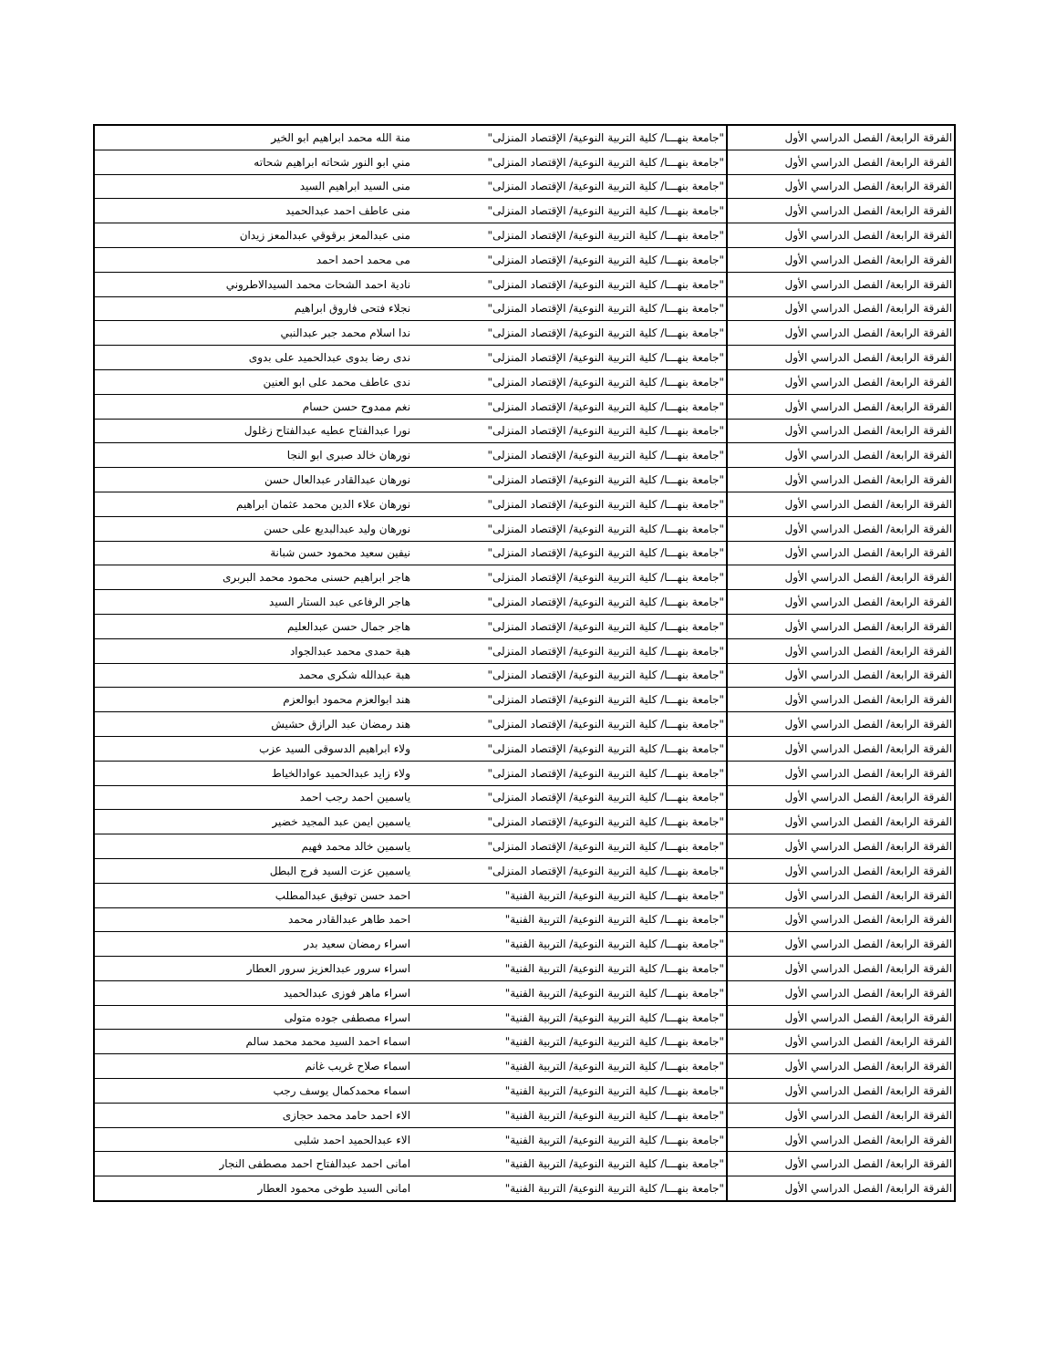| الفرقة الرابعة/ الفصل الدراسي الأول | "جامعة بنهـــا/ كلية التربية النوعية/ الإقتصاد المنزلى" | منة الله محمد ابراهيم ابو الخير |
| الفرقة الرابعة/ الفصل الدراسي الأول | "جامعة بنهـــا/ كلية التربية النوعية/ الإقتصاد المنزلى" | مني ابو النور شحاته ابراهيم شحاته |
| الفرقة الرابعة/ الفصل الدراسي الأول | "جامعة بنهـــا/ كلية التربية النوعية/ الإقتصاد المنزلى" | منى السيد ابراهيم السيد |
| الفرقة الرابعة/ الفصل الدراسي الأول | "جامعة بنهـــا/ كلية التربية النوعية/ الإقتصاد المنزلى" | منى عاطف احمد عبدالحميد |
| الفرقة الرابعة/ الفصل الدراسي الأول | "جامعة بنهـــا/ كلية التربية النوعية/ الإقتصاد المنزلى" | منى عبدالمعز برقوقي عبدالمعز زيدان |
| الفرقة الرابعة/ الفصل الدراسي الأول | "جامعة بنهـــا/ كلية التربية النوعية/ الإقتصاد المنزلى" | مى محمد احمد احمد |
| الفرقة الرابعة/ الفصل الدراسي الأول | "جامعة بنهـــا/ كلية التربية النوعية/ الإقتصاد المنزلى" | نادية احمد الشحات محمد السيدالاطروني |
| الفرقة الرابعة/ الفصل الدراسي الأول | "جامعة بنهـــا/ كلية التربية النوعية/ الإقتصاد المنزلى" | نجلاء فتحى فاروق ابراهيم |
| الفرقة الرابعة/ الفصل الدراسي الأول | "جامعة بنهـــا/ كلية التربية النوعية/ الإقتصاد المنزلى" | ندا اسلام محمد جبر عبدالنبي |
| الفرقة الرابعة/ الفصل الدراسي الأول | "جامعة بنهـــا/ كلية التربية النوعية/ الإقتصاد المنزلى" | ندى رضا بدوى عبدالحميد على بدوى |
| الفرقة الرابعة/ الفصل الدراسي الأول | "جامعة بنهـــا/ كلية التربية النوعية/ الإقتصاد المنزلى" | ندى عاطف محمد على ابو العنين |
| الفرقة الرابعة/ الفصل الدراسي الأول | "جامعة بنهـــا/ كلية التربية النوعية/ الإقتصاد المنزلى" | نغم ممدوح حسن حسام |
| الفرقة الرابعة/ الفصل الدراسي الأول | "جامعة بنهـــا/ كلية التربية النوعية/ الإقتصاد المنزلى" | نورا عبدالفتاح عطيه عبدالفتاح زغلول |
| الفرقة الرابعة/ الفصل الدراسي الأول | "جامعة بنهـــا/ كلية التربية النوعية/ الإقتصاد المنزلى" | نورهان خالد صبرى ابو النجا |
| الفرقة الرابعة/ الفصل الدراسي الأول | "جامعة بنهـــا/ كلية التربية النوعية/ الإقتصاد المنزلى" | نورهان عبدالقادر عبدالعال حسن |
| الفرقة الرابعة/ الفصل الدراسي الأول | "جامعة بنهـــا/ كلية التربية النوعية/ الإقتصاد المنزلى" | نورهان علاء الدين محمد عثمان ابراهيم |
| الفرقة الرابعة/ الفصل الدراسي الأول | "جامعة بنهـــا/ كلية التربية النوعية/ الإقتصاد المنزلى" | نورهان وليد عبدالبديع على حسن |
| الفرقة الرابعة/ الفصل الدراسي الأول | "جامعة بنهـــا/ كلية التربية النوعية/ الإقتصاد المنزلى" | نيفين سعيد محمود حسن شبانة |
| الفرقة الرابعة/ الفصل الدراسي الأول | "جامعة بنهـــا/ كلية التربية النوعية/ الإقتصاد المنزلى" | هاجر ابراهيم حسنى محمود محمد البربرى |
| الفرقة الرابعة/ الفصل الدراسي الأول | "جامعة بنهـــا/ كلية التربية النوعية/ الإقتصاد المنزلى" | هاجر الرفاعى عبد الستار السيد |
| الفرقة الرابعة/ الفصل الدراسي الأول | "جامعة بنهـــا/ كلية التربية النوعية/ الإقتصاد المنزلى" | هاجر جمال حسن عبدالعليم |
| الفرقة الرابعة/ الفصل الدراسي الأول | "جامعة بنهـــا/ كلية التربية النوعية/ الإقتصاد المنزلى" | هبة حمدى محمد عبدالجواد |
| الفرقة الرابعة/ الفصل الدراسي الأول | "جامعة بنهـــا/ كلية التربية النوعية/ الإقتصاد المنزلى" | هبة عبدالله شكرى محمد |
| الفرقة الرابعة/ الفصل الدراسي الأول | "جامعة بنهـــا/ كلية التربية النوعية/ الإقتصاد المنزلى" | هند ابوالعزم محمود ابوالعزم |
| الفرقة الرابعة/ الفصل الدراسي الأول | "جامعة بنهـــا/ كلية التربية النوعية/ الإقتصاد المنزلى" | هند رمضان عبد الرازق حشيش |
| الفرقة الرابعة/ الفصل الدراسي الأول | "جامعة بنهـــا/ كلية التربية النوعية/ الإقتصاد المنزلى" | ولاء ابراهيم الدسوقى السيد عزب |
| الفرقة الرابعة/ الفصل الدراسي الأول | "جامعة بنهـــا/ كلية التربية النوعية/ الإقتصاد المنزلى" | ولاء زايد عبدالحميد عوادالخياط |
| الفرقة الرابعة/ الفصل الدراسي الأول | "جامعة بنهـــا/ كلية التربية النوعية/ الإقتصاد المنزلى" | ياسمين احمد رجب احمد |
| الفرقة الرابعة/ الفصل الدراسي الأول | "جامعة بنهـــا/ كلية التربية النوعية/ الإقتصاد المنزلى" | ياسمين ايمن عبد المجيد خضير |
| الفرقة الرابعة/ الفصل الدراسي الأول | "جامعة بنهـــا/ كلية التربية النوعية/ الإقتصاد المنزلى" | ياسمين خالد محمد فهيم |
| الفرقة الرابعة/ الفصل الدراسي الأول | "جامعة بنهـــا/ كلية التربية النوعية/ الإقتصاد المنزلى" | ياسمين عزت السيد فرج البطل |
| الفرقة الرابعة/ الفصل الدراسي الأول | "جامعة بنهـــا/ كلية التربية النوعية/ التربية الفنية" | احمد حسن توفيق عبدالمطلب |
| الفرقة الرابعة/ الفصل الدراسي الأول | "جامعة بنهـــا/ كلية التربية النوعية/ التربية الفنية" | احمد طاهر عبدالقادر محمد |
| الفرقة الرابعة/ الفصل الدراسي الأول | "جامعة بنهـــا/ كلية التربية النوعية/ التربية الفنية" | اسراء رمضان سعيد بدر |
| الفرقة الرابعة/ الفصل الدراسي الأول | "جامعة بنهـــا/ كلية التربية النوعية/ التربية الفنية" | اسراء سرور عبدالعزيز سرور العطار |
| الفرقة الرابعة/ الفصل الدراسي الأول | "جامعة بنهـــا/ كلية التربية النوعية/ التربية الفنية" | اسراء ماهر فوزى عبدالحميد |
| الفرقة الرابعة/ الفصل الدراسي الأول | "جامعة بنهـــا/ كلية التربية النوعية/ التربية الفنية" | اسراء مصطفى جوده متولى |
| الفرقة الرابعة/ الفصل الدراسي الأول | "جامعة بنهـــا/ كلية التربية النوعية/ التربية الفنية" | اسماء احمد السيد محمد محمد سالم |
| الفرقة الرابعة/ الفصل الدراسي الأول | "جامعة بنهـــا/ كلية التربية النوعية/ التربية الفنية" | اسماء صلاح غريب غانم |
| الفرقة الرابعة/ الفصل الدراسي الأول | "جامعة بنهـــا/ كلية التربية النوعية/ التربية الفنية" | اسماء محمدكمال يوسف رجب |
| الفرقة الرابعة/ الفصل الدراسي الأول | "جامعة بنهـــا/ كلية التربية النوعية/ التربية الفنية" | الاء احمد حامد محمد حجازى |
| الفرقة الرابعة/ الفصل الدراسي الأول | "جامعة بنهـــا/ كلية التربية النوعية/ التربية الفنية" | الاء عبدالحميد احمد شلبى |
| الفرقة الرابعة/ الفصل الدراسي الأول | "جامعة بنهـــا/ كلية التربية النوعية/ التربية الفنية" | امانى احمد عبدالفتاح احمد مصطفى النجار |
| الفرقة الرابعة/ الفصل الدراسي الأول | "جامعة بنهـــا/ كلية التربية النوعية/ التربية الفنية" | امانى السيد طوخى محمود العطار |